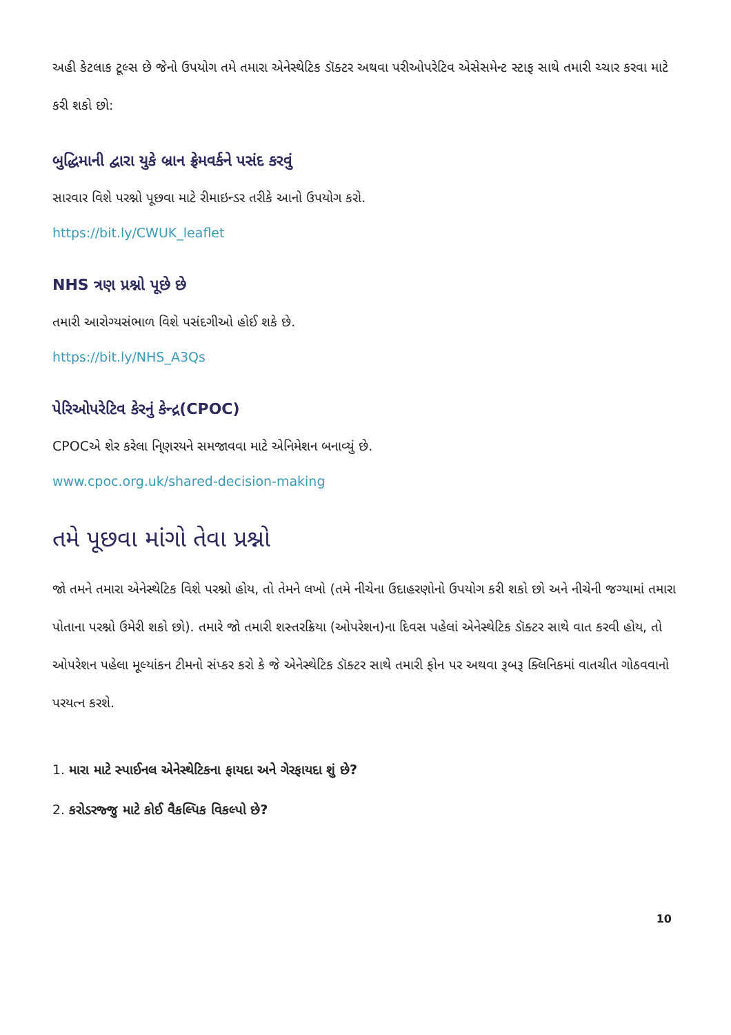અહી કેટલાક ટૂલ્સ છે જેનો ઉપયોગ તમે તમારા એનેસ્થેટિક ડૉક્ટર અથવા પરીઓપરેટિવ એસેસમેન્ટ સ્ટાફ સાથે તમારી ચ્ચાર કરવા માટે કરી શકો છો:
બુદ્ધિમાની દ્વારા યુકે બ્રાન ફ્રેમવર્કને પસંદ કરવું
સારવાર વિશે પરશ્નો પૂછવા માટે રીમાઇન્ડર તરીકે આનો ઉપયોગ કરો.
https://bit.ly/CWUK_leaflet
NHS ત્રણ પ્રશ્નો પૂછે છે
તમારી આરોગ્યસંભાળ વિશે પસંદગીઓ હોઈ શકે છે.
https://bit.ly/NHS_A3Qs
પેરિઓપરેટિવ કેરનું કેન્દ્ર(CPOC)
CPOCએ શેર કરેલા નિ્ણરયને સમજાવવા માટે એનિમેશન બનાવ્યું છે.
www.cpoc.org.uk/shared-decision-making
તમે પૂછવા માંગો તેવા પ્રશ્નો
જો તમને તમારા એનેસ્થેટિક વિશે પરશ્નો હોય, તો તેમને લખો (તમે નીચેના ઉદાહરણોનો ઉપયોગ કરી શકો છો અને નીચેની જગ્યામાં તમારા પોતાના પરશ્નો ઉમેરી શકો છો). તમારે જો તમારી શસ્તરક્રિયા (ઓપરેશન)ના દિવસ પહેલાં એનેસ્થેટિક ડૉક્ટર સાથે વાત કરવી હોય, તો ઓપરેશન પહેલા મૂલ્યાંકન ટીમનો સંપ્કર કરો કે જે એનેસ્થેટિક ડૉક્ટર સાથે તમારી ફોન પર અથવા રૂબરૂ ક્લિનિકમાં વાતચીત ગોઠવવાનો પરયત્ન કરશે.
1. મારા માટે સ્પાઈનલ એનેસ્થેટિકના ફાયદા અને ગેરફાયદા શું છે?
2. કરોડરજ્જુ માટે કોઈ વૈકલ્પિક વિકલ્પો છે?
10